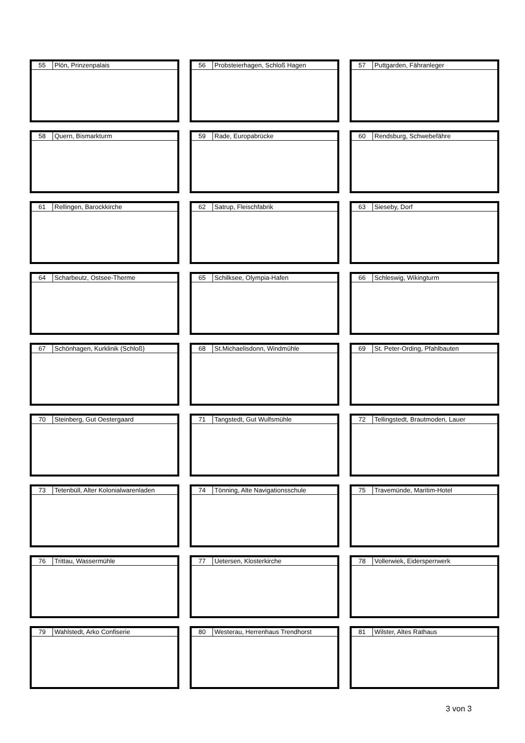| 55 | Plön, Prinzenpalais |
| 56 | Probsteierhagen, Schloß Hagen |
| 57 | Puttgarden, Fähranleger |
| 58 | Quern, Bismarkturm |
| 59 | Rade, Europabrücke |
| 60 | Rendsburg, Schwebefähre |
| 61 | Rellingen, Barockkirche |
| 62 | Satrup, Fleischfabrik |
| 63 | Sieseby, Dorf |
| 64 | Scharbeutz, Ostsee-Therme |
| 65 | Schilksee, Olympia-Hafen |
| 66 | Schleswig, Wikingturm |
| 67 | Schönhagen, Kurklinik (Schloß) |
| 68 | St.Michaelisdonn, Windmühle |
| 69 | St. Peter-Ording, Pfahlbauten |
| 70 | Steinberg, Gut Oestergaard |
| 71 | Tangstedt, Gut Wulfsmühle |
| 72 | Tellingstedt, Brautmoden, Lauer |
| 73 | Tetenbüll, Alter Kolonialwarenladen |
| 74 | Tönning, Alte Navigationsschule |
| 75 | Travemünde, Maritim-Hotel |
| 76 | Trittau, Wassermühle |
| 77 | Uetersen, Klosterkirche |
| 78 | Vollerwiek, Eidersperrwerk |
| 79 | Wahlstedt, Arko Confiserie |
| 80 | Westerau, Herrenhaus Trendhorst |
| 81 | Wilster, Altes Rathaus |
3 von 3